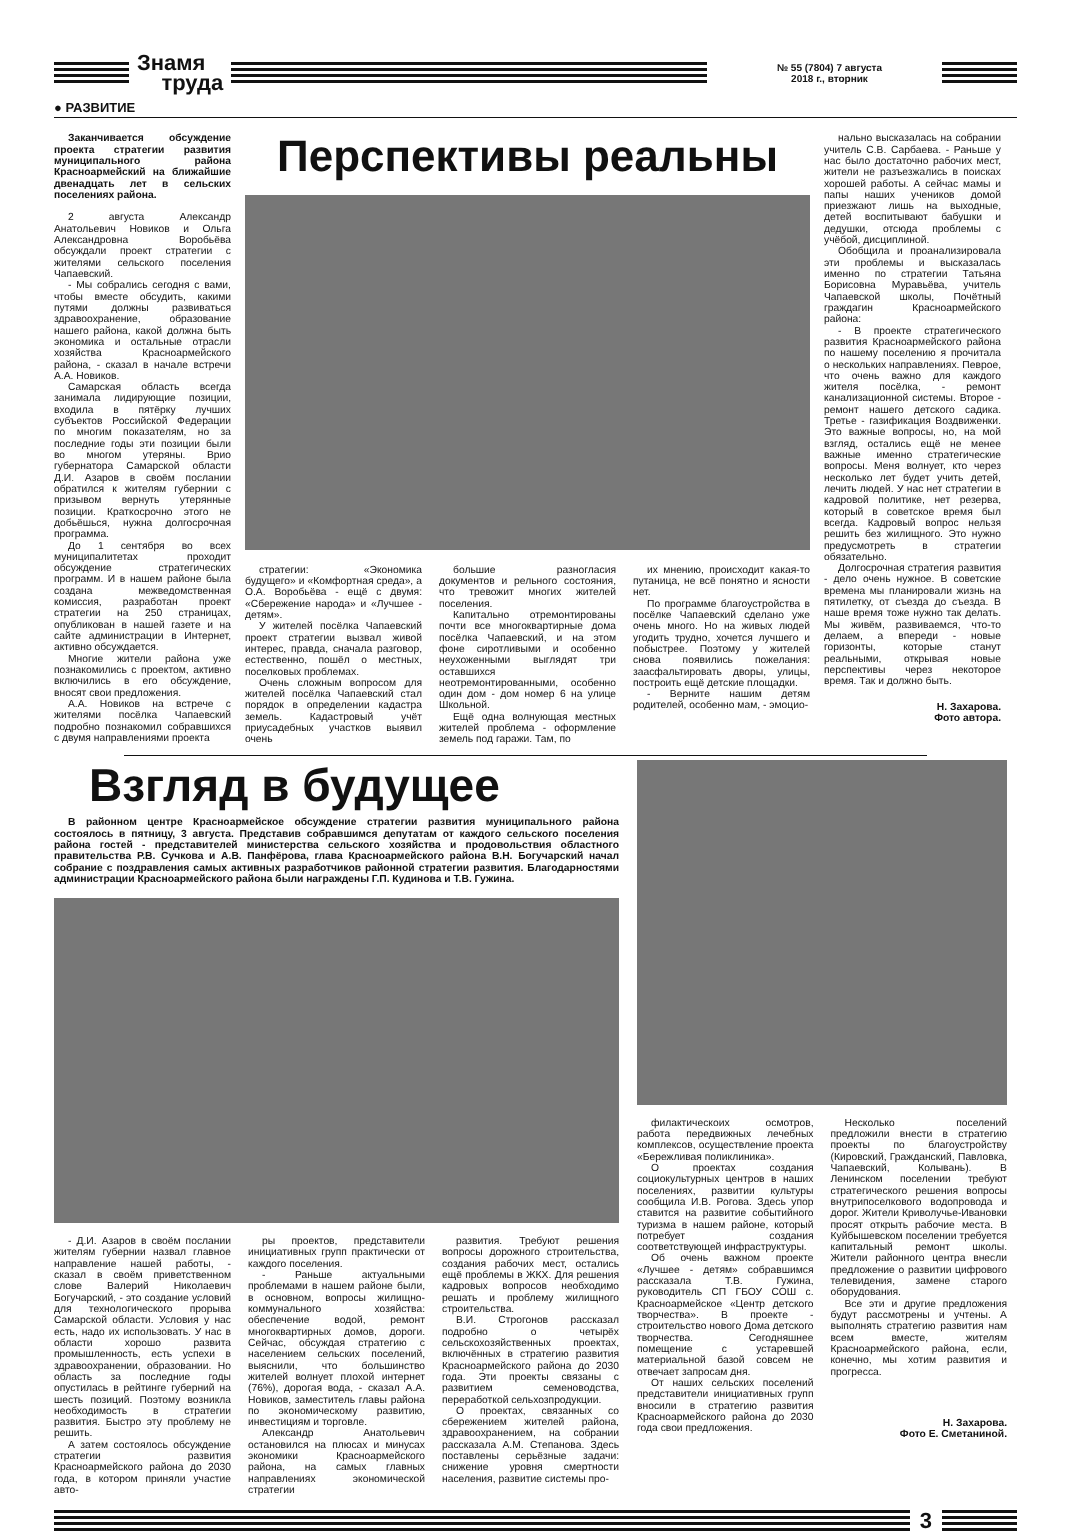Знамя
труда
№ 55 (7804) 7 августа
2018 г., вторник
● РАЗВИТИЕ
Заканчивается обсуждение проекта стратегии развития муниципального района Красноармейский на ближайшие двенадцать лет в сельских поселениях района.
2 августа Александр Анатольевич Новиков и Ольга Александровна Воробьёва обсуждали проект стратегии с жителями сельского поселения Чапаевский.
- Мы собрались сегодня с вами, чтобы вместе обсудить, какими путями должны развиваться здравоохранение, образование нашего района, какой должна быть экономика и остальные отрасли хозяйства Красноармейского района, - сказал в начале встречи А.А. Новиков.
Самарская область всегда занимала лидирующие позиции, входила в пятёрку лучших субъектов Российской Федерации по многим показателям, но за последние годы эти позиции были во многом утеряны. Врио губернатора Самарской области Д.И. Азаров в своём послании обратился к жителям губернии с призывом вернуть утерянные позиции. Краткосрочно этого не добьёшься, нужна долгосрочная программа.
До 1 сентября во всех муниципалитетах проходит обсуждение стратегических программ. И в нашем районе была создана межведомственная комиссия, разработан проект стратегии на 250 страницах, опубликован в нашей газете и на сайте администрации в Интернет, активно обсуждается.
Многие жители района уже познакомились с проектом, активно включились в его обсуждение, вносят свои предложения.
А.А. Новиков на встрече с жителями посёлка Чапаевский подробно познакомил собравшихся с двумя направлениями проекта
Перспективы реальны
стратегии: «Экономика будущего» и «Комфортная среда», а О.А. Воробьёва - ещё с двумя: «Сбережение народа» и «Лучшее - детям».
У жителей посёлка Чапаевский проект стратегии вызвал живой интерес, правда, сначала разговор, естественно, пошёл о местных, поселковых проблемах.
Очень сложным вопросом для жителей посёлка Чапаевский стал порядок в определении кадастра земель. Кадастровый учёт приусадебных участков выявил очень
большие разногласия документов и рельного состояния, что тревожит многих жителей поселения.
Капитально отремонтированы почти все многоквартирные дома посёлка Чапаевский, и на этом фоне сиротливыми и особенно неухоженными выглядят три оставшихся неотремонтированными, особенно один дом - дом номер 6 на улице Школьной.
Ещё одна волнующая местных жителей проблема - оформление земель под гаражи. Там, по
их мнению, происходит какая-то путаница, не всё понятно и ясности нет.
По программе благоустройства в посёлке Чапаевский сделано уже очень много. Но на живых людей угодить трудно, хочется лучшего и побыстрее. Поэтому у жителей снова появились пожелания: заасфальтировать дворы, улицы, построить ещё детские площадки.
- Верните нашим детям родителей, особенно мам, - эмоцио-
нально высказалась на собрании учитель С.В. Сарбаева. - Раньше у нас было достаточно рабочих мест, жители не разъезжались в поисках хорошей работы. А сейчас мамы и папы наших учеников домой приезжают лишь на выходные, детей воспитывают бабушки и дедушки, отсюда проблемы с учёбой, дисциплиной.
Обобщила и проанализировала эти проблемы и высказалась именно по стратегии Татьяна Борисовна Муравьёва, учитель Чапаевской школы, Почётный граждагин Красноармейского района:
- В проекте стратегического развития Красноармейского района по нашему поселению я прочитала о нескольких направлениях. Певрое, что очень важно для каждого жителя посёлка, - ремонт канализационной системы. Второе - ремонт нашего детского садика. Третье - газификация Воздвиженки. Это важные вопросы, но, на мой взгляд, остались ещё не менее важные именно стратегические вопросы. Меня волнует, кто через несколько лет будет учить детей, лечить людей. У нас нет стратегии в кадровой политике, нет резерва, который в советское время был всегда. Кадровый вопрос нельзя решить без жилищного. Это нужно предусмотреть в стратегии обязательно.
Долгосрочная стратегия развития - дело очень нужное. В советские времена мы планировали жизнь на пятилетку, от съезда до съезда. В наше время тоже нужно так делать. Мы живём, развиваемся, что-то делаем, а впереди - новые горизонты, которые станут реальными, открывая новые перспективы через некоторое время. Так и должно быть.
Н. Захарова.
Фото автора.
Взгляд в будущее
В районном центре Красноармейское обсуждение стратегии развития муниципального района состоялось в пятницу, 3 августа. Представив собравшимся депутатам от каждого сельского поселения района гостей - представителей министерства сельского хозяйства и продовольствия областного правительства Р.В. Сучкова и А.В. Панфёрова, глава Красноармейского района В.Н. Богучарский начал собрание с поздравления самых активных разработчиков районной стратегии развития. Благодарностями администрации Красноармейского района были награждены Г.П. Кудинова и Т.В. Гужина.
- Д.И. Азаров в своём послании жителям губернии назвал главное направление нашей работы, - сказал в своём приветственном слове Валерий Николаевич Богучарский, - это создание условий для технологического прорыва Самарской области. Условия у нас есть, надо их использовать. У нас в области хорошо развита промышленность, есть успехи в здравоохранении, образовании. Но область за последние годы опустилась в рейтинге губерний на шесть позиций. Поэтому возникла необходимость в стратегии развития. Быстро эту проблему не решить.
А затем состоялось обсуждение стратегии развития Красноармейского района до 2030 года, в котором приняли участие авто-
ры проектов, представители инициативных групп практически от каждого поселения.
- Раньше актуальными проблемами в нашем районе были, в основном, вопросы жилищно-коммунального хозяйства: обеспечение водой, ремонт многоквартирных домов, дороги. Сейчас, обсуждая стратегию с населением сельских поселений, выяснили, что большинство жителей волнует плохой интернет (76%), дорогая вода, - сказал А.А. Новиков, заместитель главы района по экономическому развитию, инвестициям и торговле.
Александр Анатольевич остановился на плюсах и минусах экономики Красноармейского района, на самых главных направлениях экономической стратегии
развития. Требуют решения вопросы дорожного строительства, создания рабочих мест, остались ещё проблемы в ЖКХ. Для решения кадровых вопросов необходимо решать и проблему жилищного строительства.
В.И. Строгонов рассказал подробно о четырёх сельскохозяйственных проектах, включённых в стратегию развития Красноармейского района до 2030 года. Эти проекты связаны с развитием семеноводства, переработкой сельхозпродукции.
О проектах, связанных со сбережением жителей района, здравоохранением, на собрании рассказала А.М. Степанова. Здесь поставлены серьёзные задачи: снижение уровня смертности населения, развитие системы про-
филактическоих осмотров, работа передвижных лечебных комплексов, осуществление проекта «Бережливая поликлиника».
О проектах создания социокультурных центров в наших поселениях, развитии культуры сообщила И.В. Рогова. Здесь упор ставится на развитие событийного туризма в нашем районе, который потребует создания соответствующей инфраструктуры.
Об очень важном проекте «Лучшее - детям» собравшимся рассказала Т.В. Гужина, руководитель СП ГБОУ СОШ с. Красноармейское «Центр детского творчества». В проекте - строительство нового Дома детского творчества. Сегодняшнее помещение с устаревшей материальной базой совсем не отвечает запросам дня.
От наших сельских поселений представители инициативных групп вносили в стратегию развития Красноармейского района до 2030 года свои предложения.
Несколько поселений предложили внести в стратегию проекты по благоустройству (Кировский, Гражданский, Павловка, Чапаевский, Колывань). В Ленинском поселении требуют стратегического решения вопросы внутрипоселкового водопровода и дорог. Жители Криволучье-Ивановки просят открыть рабочие места. В Куйбышевском поселении требуется капитальный ремонт школы. Жители районного центра внесли предложение о развитии цифрового телевидения, замене старого оборудования.
Все эти и другие предложения будут рассмотрены и учтены. А выполнять стратегию развития нам всем вместе, жителям Красноармейского района, если, конечно, мы хотим развития и прогресса.
Н. Захарова.
Фото Е. Сметаниной.
3